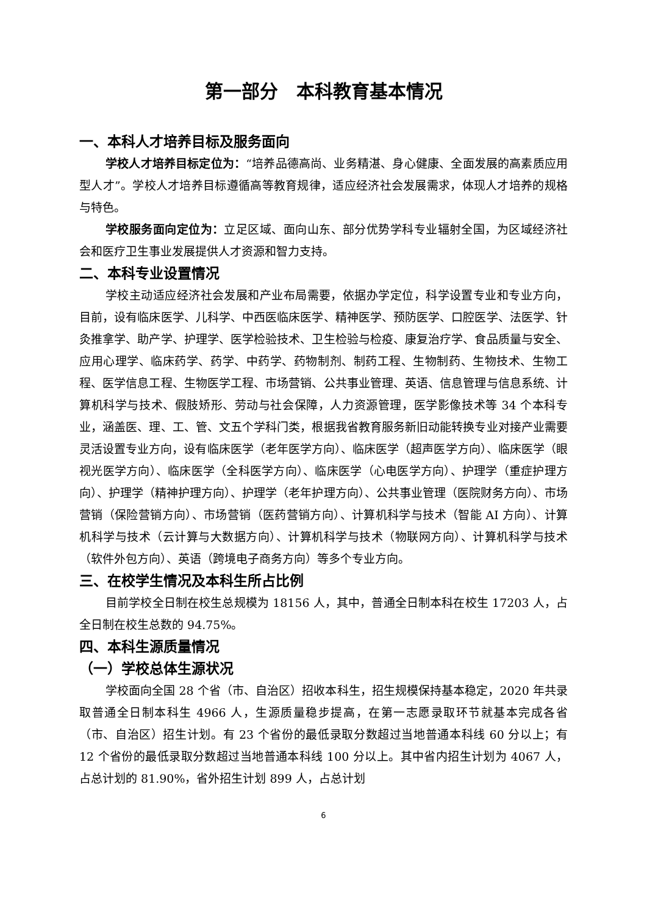第一部分　本科教育基本情况
一、本科人才培养目标及服务面向
学校人才培养目标定位为：“培养品德高尚、业务精湛、身心健康、全面发展的高素质应用型人才”。学校人才培养目标遵循高等教育规律，适应经济社会发展需求，体现人才培养的规格与特色。
学校服务面向定位为：立足区域、面向山东、部分优势学科专业辐射全国，为区域经济社会和医疗卫生事业发展提供人才资源和智力支持。
二、本科专业设置情况
学校主动适应经济社会发展和产业布局需要，依据办学定位，科学设置专业和专业方向，目前，设有临床医学、儿科学、中西医临床医学、精神医学、预防医学、口腔医学、法医学、针灸推拿学、助产学、护理学、医学检验技术、卫生检验与检疫、康复治疗学、食品质量与安全、应用心理学、临床药学、药学、中药学、药物制剂、制药工程、生物制药、生物技术、生物工程、医学信息工程、生物医学工程、市场营销、公共事业管理、英语、信息管理与信息系统、计算机科学与技术、假肢矫形、劳动与社会保障，人力资源管理，医学影像技术等 34 个本科专业，涵盖医、理、工、管、文五个学科门类，根据我省教育服务新旧动能转换专业对接产业需要灵活设置专业方向，设有临床医学（老年医学方向）、临床医学（超声医学方向）、临床医学（眼视光医学方向）、临床医学（全科医学方向）、临床医学（心电医学方向）、护理学（重症护理方向）、护理学（精神护理方向）、护理学（老年护理方向）、公共事业管理（医院财务方向）、市场营销（保险营销方向）、市场营销（医药营销方向）、计算机科学与技术（智能 AI 方向）、计算机科学与技术（云计算与大数据方向）、计算机科学与技术（物联网方向）、计算机科学与技术（软件外包方向）、英语（跨境电子商务方向）等多个专业方向。
三、在校学生情况及本科生所占比例
目前学校全日制在校生总规模为 18156 人，其中，普通全日制本科在校生 17203 人，占全日制在校生总数的 94.75%。
四、本科生源质量情况
（一）学校总体生源状况
学校面向全国 28 个省（市、自治区）招收本科生，招生规模保持基本稳定，2020 年共录取普通全日制本科生 4966 人，生源质量稳步提高，在第一志愿录取环节就基本完成各省（市、自治区）招生计划。有 23 个省份的最低录取分数超过当地普通本科线 60 分以上；有 12 个省份的最低录取分数超过当地普通本科线 100 分以上。其中省内招生计划为 4067 人，占总计划的 81.90%，省外招生计划 899 人，占总计划
6